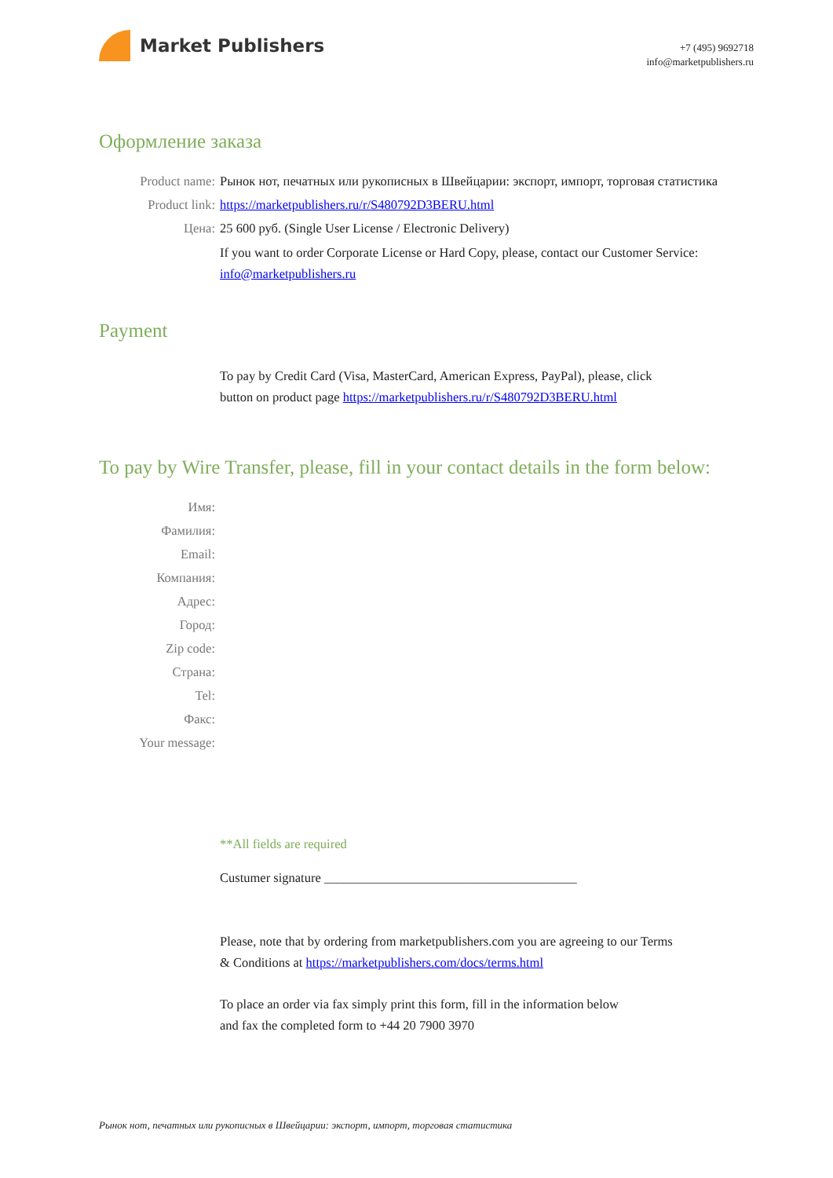Market Publishers
+7 (495) 9692718
info@marketpublishers.ru
Оформление заказа
Product name: Рынок нот, печатных или рукописных в Швейцарии: экспорт, импорт, торговая статистика
Product link: https://marketpublishers.ru/r/S480792D3BERU.html
Цена: 25 600 руб. (Single User License / Electronic Delivery)
If you want to order Corporate License or Hard Copy, please, contact our Customer Service:
info@marketpublishers.ru
Payment
To pay by Credit Card (Visa, MasterCard, American Express, PayPal), please, click
button on product page https://marketpublishers.ru/r/S480792D3BERU.html
To pay by Wire Transfer, please, fill in your contact details in the form below:
Имя:
Фамилия:
Email:
Компания:
Адрес:
Город:
Zip code:
Страна:
Tel:
Факс:
Your message:
**All fields are required
Custumer signature _______________________________________
Please, note that by ordering from marketpublishers.com you are agreeing to our Terms
& Conditions at https://marketpublishers.com/docs/terms.html
To place an order via fax simply print this form, fill in the information below
and fax the completed form to +44 20 7900 3970
Рынок нот, печатных или рукописных в Швейцарии: экспорт, импорт, торговая статистика